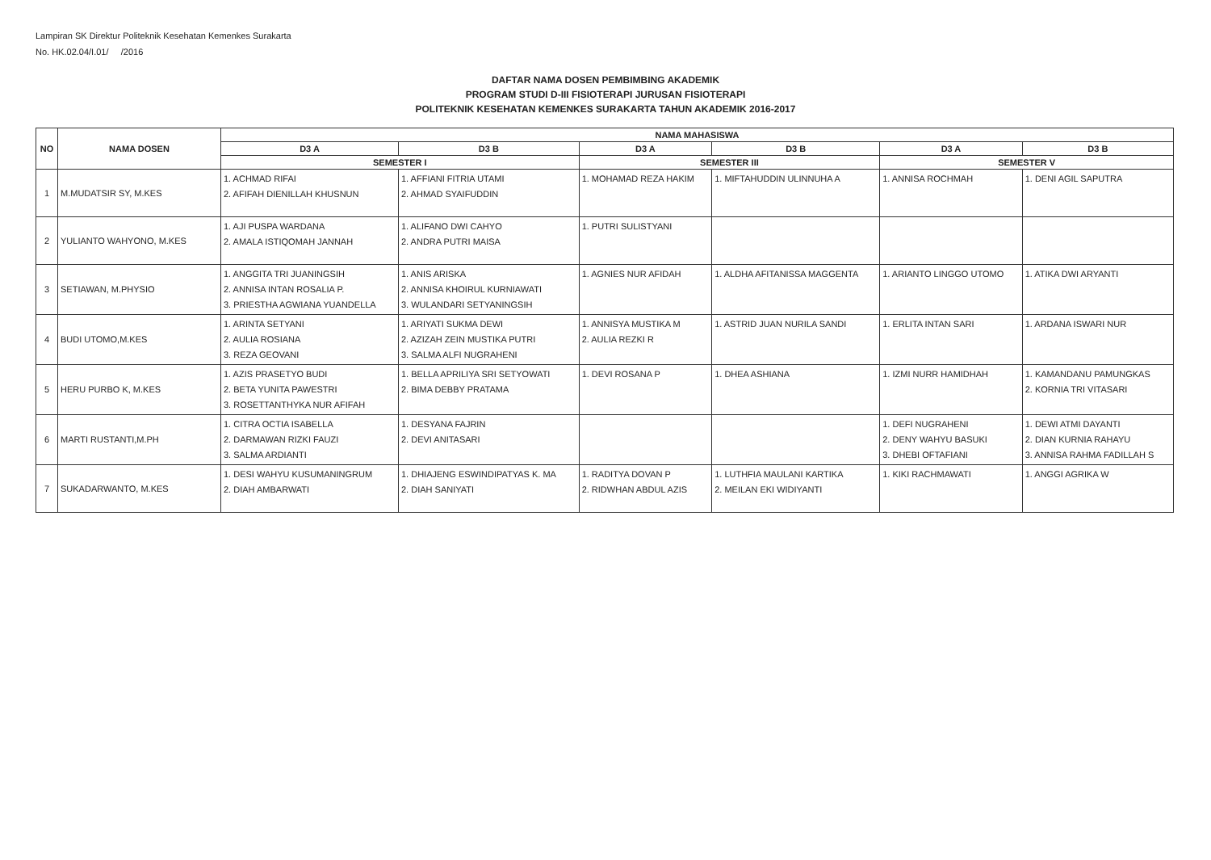Lampiran SK Direktur Politeknik Kesehatan Kemenkes Surakarta
No. HK.02.04/I.01/ /2016
DAFTAR NAMA DOSEN PEMBIMBING AKADEMIK
PROGRAM STUDI D-III FISIOTERAPI JURUSAN FISIOTERAPI
POLITEKNIK KESEHATAN KEMENKES SURAKARTA TAHUN AKADEMIK 2016-2017
| NO | NAMA DOSEN | NAMA MAHASISWA | | | | | |
| --- | --- | --- | --- | --- | --- | --- | --- |
| | | D3 A | D3 B | D3 A | D3 B | D3 A | D3 B |
| | | SEMESTER I | | SEMESTER III | | SEMESTER V | |
| 1 | M.MUDATSIR SY, M.KES | 1. ACHMAD RIFAI 2. AFIFAH DIENILLAH KHUSNUN | 1. AFFIANI FITRIA UTAMI 2. AHMAD SYAIFUDDIN | 1. MOHAMAD REZA HAKIM | 1. MIFTAHUDDIN ULINNUHA A | 1. ANNISA ROCHMAH | 1. DENI AGIL SAPUTRA |
| 2 | YULIANTO WAHYONO, M.KES | 1. AJI PUSPA WARDANA 2. AMALA ISTIQOMAH JANNAH | 1. ALIFANO DWI CAHYO 2. ANDRA PUTRI MAISA | 1. PUTRI SULISTYANI | | | |
| 3 | SETIAWAN, M.PHYSIO | 1. ANGGITA TRI JUANINGSIH 2. ANNISA INTAN ROSALIA P. 3. PRIESTHA AGWIANA YUANDELLA | 1. ANIS ARISKA 2. ANNISA KHOIRUL KURNIAWATI 3. WULANDARI SETYANINGSIH | 1. AGNIES NUR AFIDAH | 1. ALDHA AFITANISSA MAGGENTA | 1. ARIANTO LINGGO UTOMO | 1. ATIKA DWI ARYANTI |
| 4 | BUDI UTOMO,M.KES | 1. ARINTA SETYANI 2. AULIA ROSIANA 3. REZA GEOVANI | 1. ARIYATI SUKMA DEWI 2. AZIZAH ZEIN MUSTIKA PUTRI 3. SALMA ALFI NUGRAHENI | 1. ANNISYA MUSTIKA M 2. AULIA REZKI R | 1. ASTRID JUAN NURILA SANDI | 1. ERLITA INTAN SARI | 1. ARDANA ISWARI NUR |
| 5 | HERU PURBO K, M.KES | 1. AZIS PRASETYO BUDI 2. BETA YUNITA PAWESTRI 3. ROSETTANTHYKA NUR AFIFAH | 1. BELLA APRILIYA SRI SETYOWATI 2. BIMA DEBBY PRATAMA | 1. DEVI ROSANA P | 1. DHEA ASHIANA | 1. IZMI NURR HAMIDHAH | 1. KAMANDANU PAMUNGKAS 2. KORNIA TRI VITASARI |
| 6 | MARTI RUSTANTI,M.PH | 1. CITRA OCTIA ISABELLA 2. DARMAWAN RIZKI FAUZI 3. SALMA ARDIANTI | 1. DESYANA FAJRIN 2. DEVI ANITASARI | | | 1. DEFI NUGRAHENI 2. DENY WAHYU BASUKI 3. DHEBI OFTAFIANI | 1. DEWI ATMI DAYANTI 2. DIAN KURNIA RAHAYU 3. ANNISA RAHMA FADILLAH S |
| 7 | SUKADARWANTO, M.KES | 1. DESI WAHYU KUSUMANINGRUM 2. DIAH AMBARWATI | 1. DHIAJENG ESWINDIPATYAS K. MA 2. DIAH SANIYATI | 1. RADITYA DOVAN P 2. RIDWHAN ABDUL AZIS | 1. LUTHFIA MAULANI KARTIKA 2. MEILAN EKI WIDIYANTI | 1. KIKI RACHMAWATI | 1. ANGGI AGRIKA W |